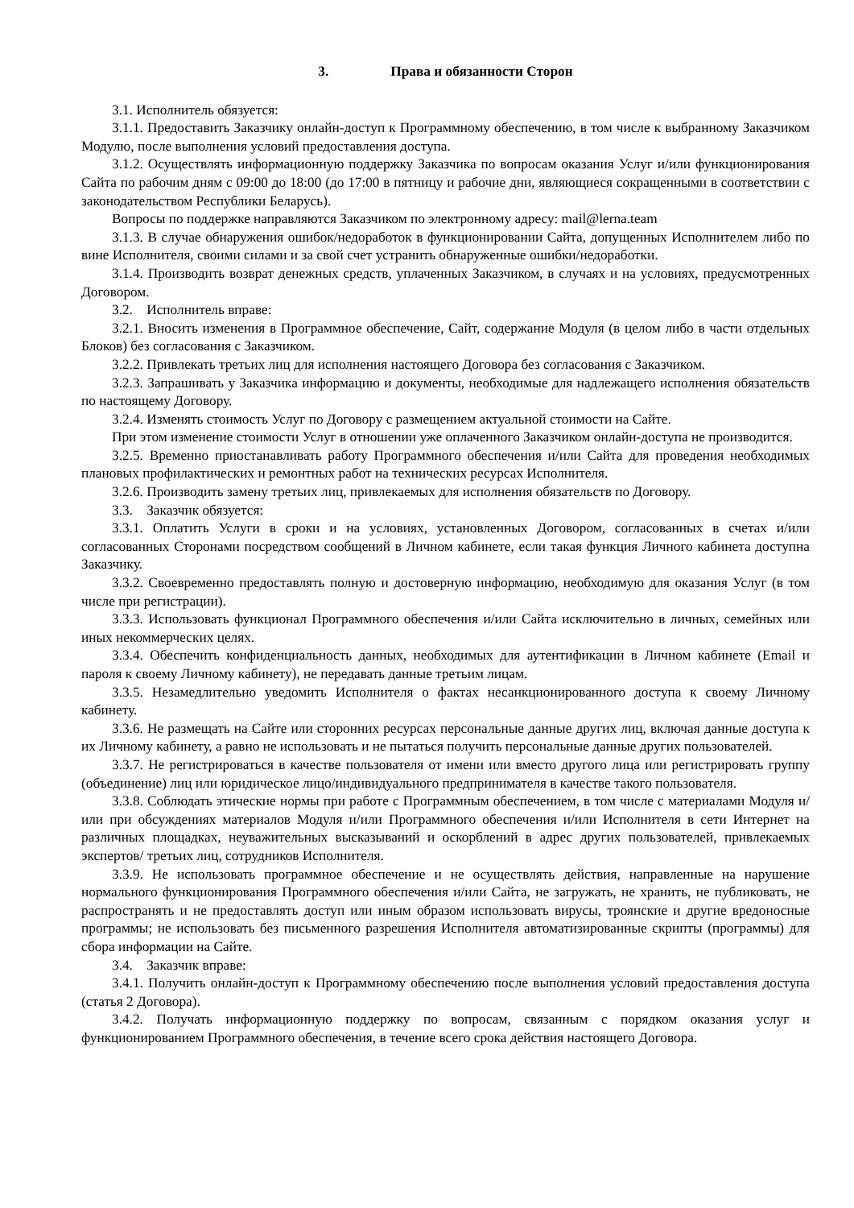3. Права и обязанности Сторон
3.1. Исполнитель обязуется:
3.1.1. Предоставить Заказчику онлайн-доступ к Программному обеспечению, в том числе к выбранному Заказчиком Модулю, после выполнения условий предоставления доступа.
3.1.2. Осуществлять информационную поддержку Заказчика по вопросам оказания Услуг и/или функционирования Сайта по рабочим дням с 09:00 до 18:00 (до 17:00 в пятницу и рабочие дни, являющиеся сокращенными в соответствии с законодательством Республики Беларусь).
Вопросы по поддержке направляются Заказчиком по электронному адресу: mail@lerna.team
3.1.3. В случае обнаружения ошибок/недоработок в функционировании Сайта, допущенных Исполнителем либо по вине Исполнителя, своими силами и за свой счет устранить обнаруженные ошибки/недоработки.
3.1.4. Производить возврат денежных средств, уплаченных Заказчиком, в случаях и на условиях, предусмотренных Договором.
3.2. Исполнитель вправе:
3.2.1. Вносить изменения в Программное обеспечение, Сайт, содержание Модуля (в целом либо в части отдельных Блоков) без согласования с Заказчиком.
3.2.2. Привлекать третьих лиц для исполнения настоящего Договора без согласования с Заказчиком.
3.2.3. Запрашивать у Заказчика информацию и документы, необходимые для надлежащего исполнения обязательств по настоящему Договору.
3.2.4. Изменять стоимость Услуг по Договору с размещением актуальной стоимости на Сайте.
При этом изменение стоимости Услуг в отношении уже оплаченного Заказчиком онлайн-доступа не производится.
3.2.5. Временно приостанавливать работу Программного обеспечения и/или Сайта для проведения необходимых плановых профилактических и ремонтных работ на технических ресурсах Исполнителя.
3.2.6. Производить замену третьих лиц, привлекаемых для исполнения обязательств по Договору.
3.3. Заказчик обязуется:
3.3.1. Оплатить Услуги в сроки и на условиях, установленных Договором, согласованных в счетах и/или согласованных Сторонами посредством сообщений в Личном кабинете, если такая функция Личного кабинета доступна Заказчику.
3.3.2. Своевременно предоставлять полную и достоверную информацию, необходимую для оказания Услуг (в том числе при регистрации).
3.3.3. Использовать функционал Программного обеспечения и/или Сайта исключительно в личных, семейных или иных некоммерческих целях.
3.3.4. Обеспечить конфиденциальность данных, необходимых для аутентификации в Личном кабинете (Email и пароля к своему Личному кабинету), не передавать данные третьим лицам.
3.3.5. Незамедлительно уведомить Исполнителя о фактах несанкционированного доступа к своему Личному кабинету.
3.3.6. Не размещать на Сайте или сторонних ресурсах персональные данные других лиц, включая данные доступа к их Личному кабинету, а равно не использовать и не пытаться получить персональные данные других пользователей.
3.3.7. Не регистрироваться в качестве пользователя от имени или вместо другого лица или регистрировать группу (объединение) лиц или юридическое лицо/индивидуального предпринимателя в качестве такого пользователя.
3.3.8. Соблюдать этические нормы при работе с Программным обеспечением, в том числе с материалами Модуля и/или при обсуждениях материалов Модуля и/или Программного обеспечения и/или Исполнителя в сети Интернет на различных площадках, неуважительных высказываний и оскорблений в адрес других пользователей, привлекаемых экспертов/ третьих лиц, сотрудников Исполнителя.
3.3.9. Не использовать программное обеспечение и не осуществлять действия, направленные на нарушение нормального функционирования Программного обеспечения и/или Сайта, не загружать, не хранить, не публиковать, не распространять и не предоставлять доступ или иным образом использовать вирусы, троянские и другие вредоносные программы; не использовать без письменного разрешения Исполнителя автоматизированные скрипты (программы) для сбора информации на Сайте.
3.4. Заказчик вправе:
3.4.1. Получить онлайн-доступ к Программному обеспечению после выполнения условий предоставления доступа (статья 2 Договора).
3.4.2. Получать информационную поддержку по вопросам, связанным с порядком оказания услуг и функционированием Программного обеспечения, в течение всего срока действия настоящего Договора.